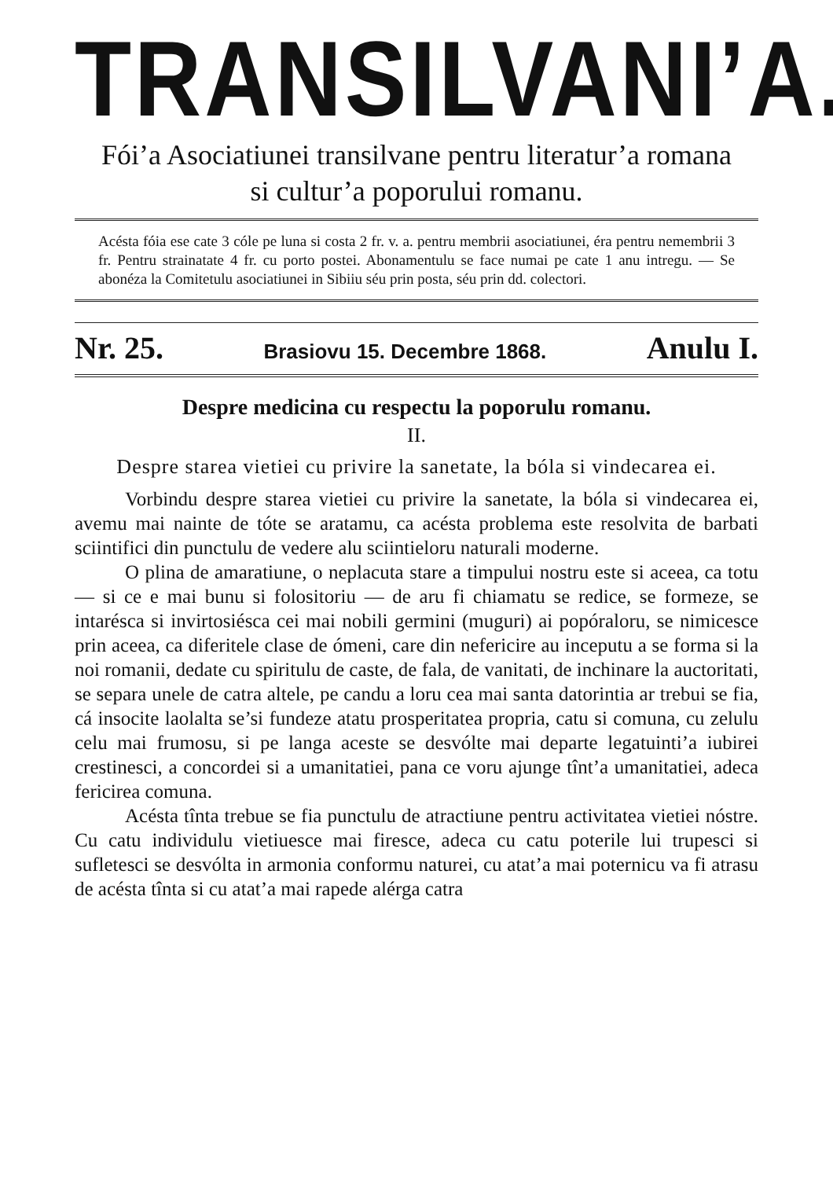TRANSILVANI’A.
Fói’a Asociatiunei transilvane pentru literatur’a romana
si cultur’a poporului romanu.
Acésta fóia ese cate 3 cóle pe luna si costa 2 fr. v. a. pentru membrii asociatiunei, éra pentru nemembrii 3 fr. Pentru strainatate 4 fr. cu porto postei. Abonamentulu se face numai pe cate 1 anu intregu. — Se abonéza la Comitetulu asociatiunei in Sibiiu séu prin posta, séu prin dd. colectori.
Nr. 25. Brasiovu 15. Decembre 1868. Anulu I.
Despre medicina cu respectu la poporulu romanu.
II.
Despre starea vietiei cu privire la sanetate, la bóla si vindecarea ei.
Vorbindu despre starea vietiei cu privire la sanetate, la bóla si vindecarea ei, avemu mai nainte de tóte se aratamu, ca acésta problema este resolvita de barbati sciintifici din punctulu de vedere alu sciintieloru naturali moderne.
O plina de amaratiune, o neplacuta stare a timpului nostru este si aceea, ca totu — si ce e mai bunu si folositoriu — de aru fi chiamatu se redice, se formeze, se intarésca si invirtosiésca cei mai nobili germini (muguri) ai popóraloru, se nimicesce prin aceea, ca diferitele clase de ómeni, care din nefericire au inceputu a se forma si la noi romanii, dedate cu spiritulu de caste, de fala, de vanitati, de inchinare la auctoritati, se separa unele de catra altele, pe candu a loru cea mai santa datorintia ar trebui se fia, cá insocite laolalta se’si fundeze atatu prosperitatea propria, catu si comuna, cu zelulu celu mai frumosu, si pe langa aceste se desvólte mai departe legatuinti’a iubirei crestinesci, a concordei si a umanitatiei, pana ce voru ajunge tînt’a umanitatiei, adeca fericirea comuna.
Acésta tînta trebue se fia punctulu de atractiune pentru activitatea vietiei nóstre. Cu catu individulu vietiuesce mai firesce, adeca cu catu poterile lui trupesci si sufletesci se desvólta in armonia conformu naturei, cu atat’a mai poternicu va fi atrasu de acésta tînta si cu atat’a mai rapede alérga catra